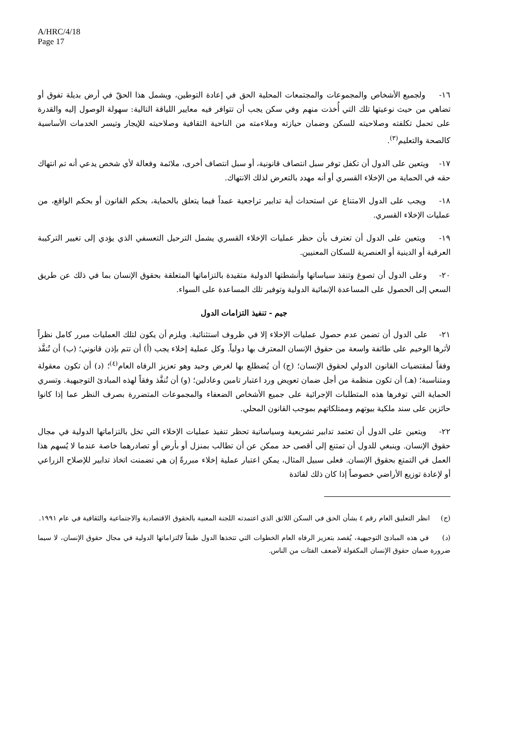A/HRC/4/18
Page 17
١٦- ولجميع الأشخاص والمجموعات والمجتمعات المحلية الحق في إعادة التوطين، ويشمل هذا الحقّ في أرض بديلة تفوق أو تضاهي من حيث نوعيتها تلك التي أُخذت منهم وفي سكن يجب أن تتوافر فيه معايير اللياقة التالية: سهولة الوصول إليه والقدرة على تحمل تكلفته وصلاحيته للسكن وضمان حيازته وملاءمته من الناحية الثقافية وصلاحيته للإيجار وتيسر الخدمات الأساسية كالصحة والتعليم<sup>(٣)</sup>.
١٧- ويتعين على الدول أن تكفل توفر سبل انتصاف قانونية، أو سبل انتصاف أخرى، ملائمة وفعالة لأي شخص يدعي أنه تم انتهاك حقه في الحماية من الإخلاء القسري أو أنه مهدد بالتعرض لذلك الانتهاك.
١٨- ويجب على الدول الامتناع عن استحداث أية تدابير تراجعية عمداً فيما يتعلق بالحماية، بحكم القانون أو بحكم الواقع، من عمليات الإخلاء القسري.
١٩- ويتعين على الدول أن تعترف بأن حظر عمليات الإخلاء القسري يشمل الترحيل التعسفي الذي يؤدي إلى تغيير التركيبة العرقية أو الدينية أو العنصرية للسكان المعنيين.
٢٠- وعلى الدول أن تصوغ وتنفذ سياساتها وأنشطتها الدولية متقيدة بالتزاماتها المتعلقة بحقوق الإنسان بما في ذلك عن طريق السعي إلى الحصول على المساعدة الإنمائية الدولية وتوفير تلك المساعدة على السواء.
جيم - تنفيذ التزامات الدول
٢١- على الدول أن تضمن عدم حصول عمليات الإخلاء إلا في ظروف استثنائية. ويلزم أن يكون لتلك العمليات مبرر كامل نظراً لأثرها الوخيم على طائفة واسعة من حقوق الإنسان المعترف بها دولياً. وكل عملية إخلاء يجب (أ) أن تتم بإذن قانوني؛ (ب) أن تُنفَّذ وفقاً لمقتضيات القانون الدولي لحقوق الإنسان؛ (ج) أن يُضطلع بها لغرض وحيد وهو تعزيز الرفاه العام<sup>(٤)</sup>؛ (د) أن تكون معقولة ومتناسبة؛ (هـ) أن تكون منظمة من أجل ضمان تعويض ورد اعتبار تامين وعادلين؛ (و) أن تُنفَّذ وفقاً لهذه المبادئ التوجيهية. وتسري الحماية التي توفرها هذه المتطلبات الإجرائية على جميع الأشخاص الضعفاء والمجموعات المتضررة بصرف النظر عما إذا كانوا حائزين على سند ملكية بيوتهم وممتلكاتهم بموجب القانون المحلي.
٢٢- ويتعين على الدول أن تعتمد تدابير تشريعية وسياساتية تحظر تنفيذ عمليات الإخلاء التي تخل بالتزاماتها الدولية في مجال حقوق الإنسان. وينبغي للدول أن تمتنع إلى أقصى حد ممكن عن أن تطالب بمنزل أو بأرض أو تصادرهما خاصة عندما لا يُسهم هذا العمل في التمتع بحقوق الإنسان. فعلى سبيل المثال، يمكن اعتبار عملية إخلاء مبررةً إن هي تضمنت اتخاذ تدابير للإصلاح الزراعي أو لإعادة توزيع الأراضي خصوصاً إذا كان ذلك لفائدة
(ج) انظر التعليق العام رقم ٤ بشأن الحق في السكن اللائق الذي اعتمدته اللجنة المعنية بالحقوق الاقتصادية والاجتماعية والثقافية في عام ١٩٩١.
(د) في هذه المبادئ التوجيهية، يُقصد بتعزيز الرفاه العام الخطوات التي تتخذها الدول طبقاً لالتزاماتها الدولية في مجال حقوق الإنسان، لا سيما ضرورة ضمان حقوق الإنسان المكفولة لأضعف الفئات من الناس.